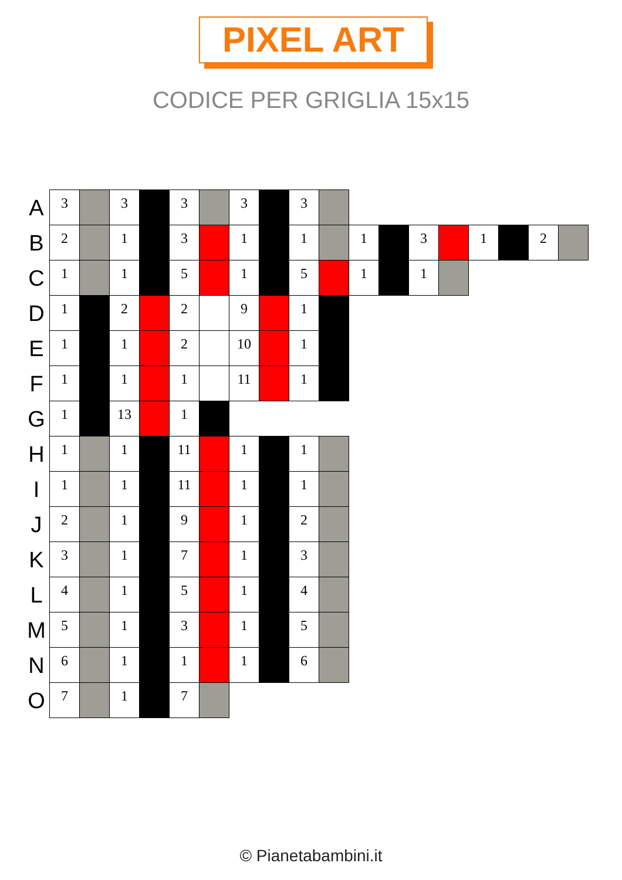PIXEL ART
CODICE PER GRIGLIA 15x15
| A | 3 | | 3 | | 3 | | 3 | | 3 | | | | | | | | | |
| B | 2 | | 1 | | 3 | | 1 | | 1 | | 1 | | 3 | | 1 | | 2 | |
| C | 1 | | 1 | | 5 | | 1 | | 5 | | 1 | | 1 | | | | | |
| D | 1 | | 2 | | 2 | | 9 | | 1 | | | | | | | | | |
| E | 1 | | 1 | | 2 | | 10 | | 1 | | | | | | | | | |
| F | 1 | | 1 | | 1 | | 11 | | 1 | | | | | | | | | |
| G | 1 | | 13 | | 1 | | | | | | | | | | | | | |
| H | 1 | | 1 | | 11 | | 1 | | 1 | | | | | | | | | |
| I | 1 | | 1 | | 11 | | 1 | | 1 | | | | | | | | | |
| J | 2 | | 1 | | 9 | | 1 | | 2 | | | | | | | | | |
| K | 3 | | 1 | | 7 | | 1 | | 3 | | | | | | | | | |
| L | 4 | | 1 | | 5 | | 1 | | 4 | | | | | | | | | |
| M | 5 | | 1 | | 3 | | 1 | | 5 | | | | | | | | | |
| N | 6 | | 1 | | 1 | | 1 | | 6 | | | | | | | | | |
| O | 7 | | 1 | | 7 | | | | | | | | | | | | | |
© Pianetabambini.it